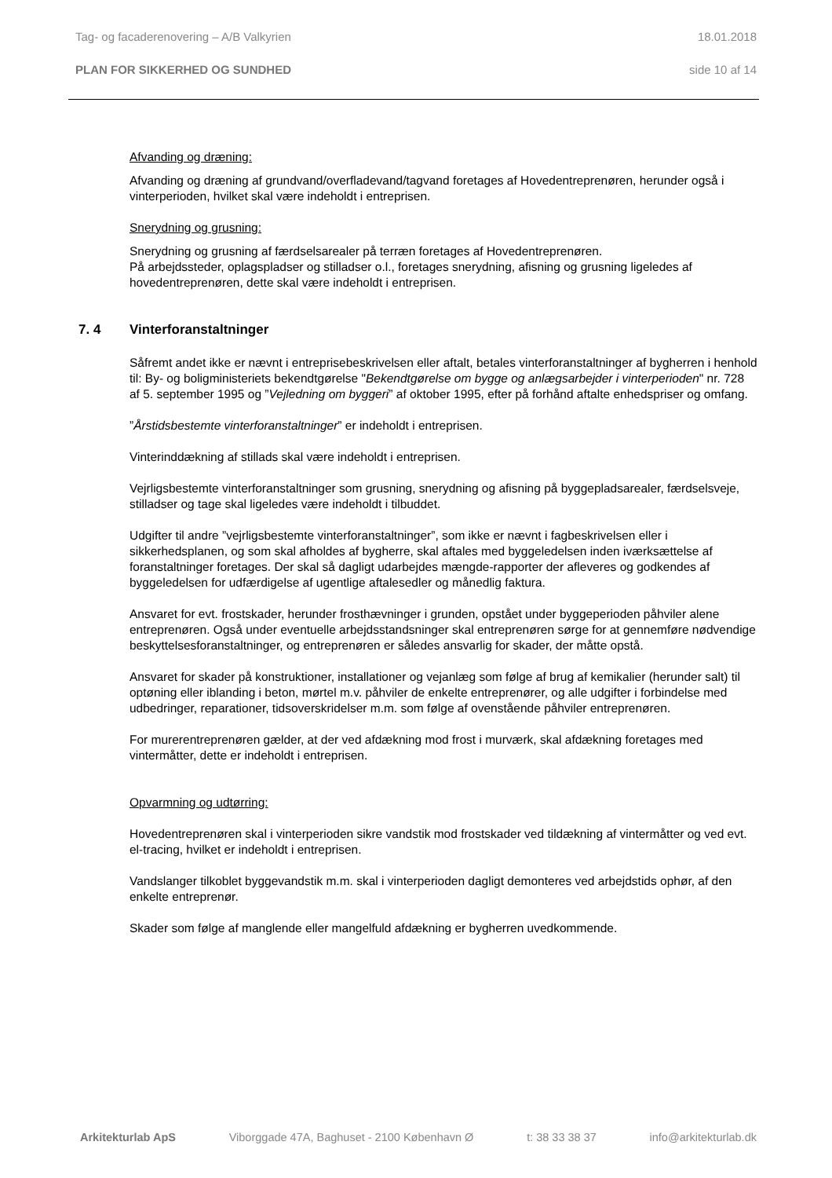Tag- og facaderenovering – A/B Valkyrien 18.01.2018
PLAN FOR SIKKERHED OG SUNDHED side 10 af 14
Afvanding og dræning:
Afvanding og dræning af grundvand/overfladevand/tagvand foretages af Hovedentreprenøren, herunder også i vinterperioden, hvilket skal være indeholdt i entreprisen.
Snerydning og grusning:
Snerydning og grusning af færdselsarealer på terræn foretages af Hovedentreprenøren.
På arbejdssteder, oplagspladser og stilladser o.l., foretages snerydning, afisning og grusning ligeledes af hovedentreprenøren, dette skal være indeholdt i entreprisen.
7. 4 Vinterforanstaltninger
Såfremt andet ikke er nævnt i entreprisebeskrivelsen eller aftalt, betales vinterforanstaltninger af bygherren i henhold til: By- og boligministeriets bekendtgørelse "Bekendtgørelse om bygge og anlægsarbejder i vinterperioden" nr. 728 af 5. september 1995 og ”Vejledning om byggeri” af oktober 1995, efter på forhånd aftalte enhedspriser og omfang.
”Årstidsbestemte vinterforanstaltninger” er indeholdt i entreprisen.
Vinterinddækning af stillads skal være indeholdt i entreprisen.
Vejrligsbestemte vinterforanstaltninger som grusning, snerydning og afisning på byggepladsarealer, færdselsveje, stilladser og tage skal ligeledes være indeholdt i tilbuddet.
Udgifter til andre ”vejrligsbestemte vinterforanstaltninger”, som ikke er nævnt i fagbeskrivelsen eller i sikkerhedsplanen, og som skal afholdes af bygherre, skal aftales med byggeledelsen inden iværksættelse af foranstaltninger foretages. Der skal så dagligt udarbejdes mængde-rapporter der afleveres og godkendes af byggeledelsen for udfærdigelse af ugentlige aftalesedler og månedlig faktura.
Ansvaret for evt. frostskader, herunder frosthævninger i grunden, opstået under byggeperioden påhviler alene entreprenøren. Også under eventuelle arbejdsstandsninger skal entreprenøren sørge for at gennemføre nødvendige beskyttelsesforanstaltninger, og entreprenøren er således ansvarlig for skader, der måtte opstå.
Ansvaret for skader på konstruktioner, installationer og vejanlæg som følge af brug af kemikalier (herunder salt) til optøning eller iblanding i beton, mørtel m.v. påhviler de enkelte entreprenører, og alle udgifter i forbindelse med udbedringer, reparationer, tidsoverskridelser m.m. som følge af ovenstående påhviler entreprenøren.
For murerentreprenøren gælder, at der ved afdækning mod frost i murværk, skal afdækning foretages med vintermåtter, dette er indeholdt i entreprisen.
Opvarmning og udtørring:
Hovedentreprenøren skal i vinterperioden sikre vandstik mod frostskader ved tildækning af vintermåtter og ved evt. el-tracing, hvilket er indeholdt i entreprisen.
Vandslanger tilkoblet byggevandstik m.m. skal i vinterperioden dagligt demonteres ved arbejdstids ophør, af den enkelte entreprenør.
Skader som følge af manglende eller mangelfuld afdækning er bygherren uvedkommende.
Arkitekturlab ApS Viborggade 47A, Baghuset - 2100 København Ø t: 38 33 38 37 info@arkitekturlab.dk